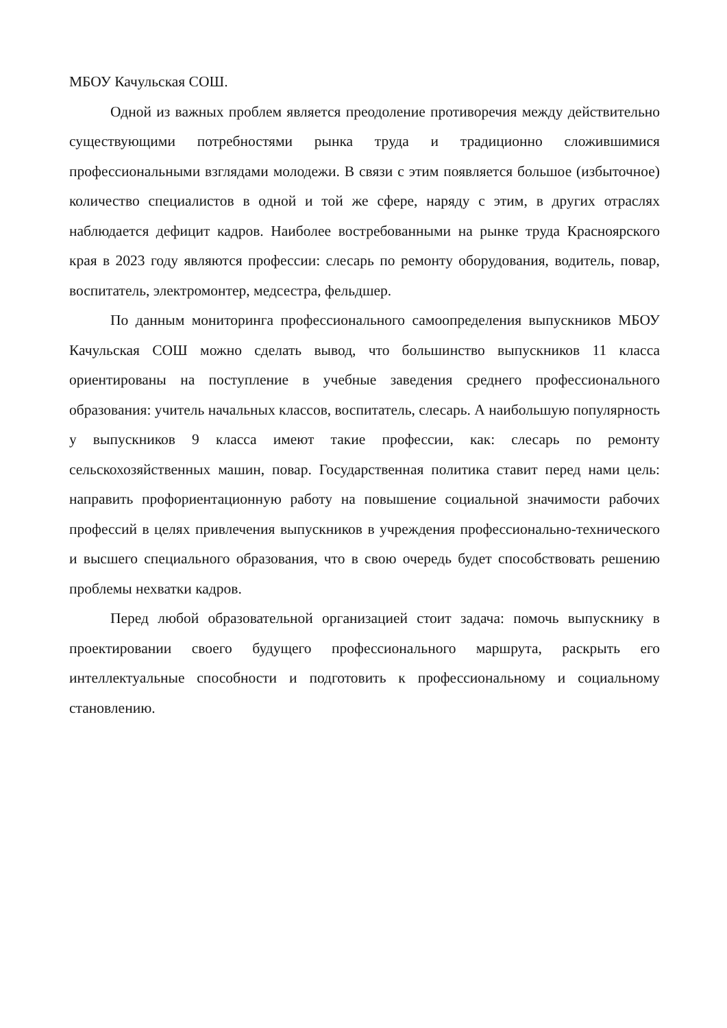МБОУ Качульская СОШ.
Одной из важных проблем является преодоление противоречия между действительно существующими потребностями рынка труда и традиционно сложившимися профессиональными взглядами молодежи. В связи с этим появляется большое (избыточное) количество специалистов в одной и той же сфере, наряду с этим, в других отраслях наблюдается дефицит кадров. Наиболее востребованными на рынке труда Красноярского края в 2023 году являются профессии: слесарь по ремонту оборудования, водитель, повар, воспитатель, электромонтер, медсестра, фельдшер.
По данным мониторинга профессионального самоопределения выпускников МБОУ Качульская СОШ можно сделать вывод, что большинство выпускников 11 класса ориентированы на поступление в учебные заведения среднего профессионального образования: учитель начальных классов, воспитатель, слесарь. А наибольшую популярность у выпускников 9 класса имеют такие профессии, как: слесарь по ремонту сельскохозяйственных машин, повар. Государственная политика ставит перед нами цель: направить профориентационную работу на повышение социальной значимости рабочих профессий в целях привлечения выпускников в учреждения профессионально-технического и высшего специального образования, что в свою очередь будет способствовать решению проблемы нехватки кадров.
Перед любой образовательной организацией стоит задача: помочь выпускнику в проектировании своего будущего профессионального маршрута, раскрыть его интеллектуальные способности и подготовить к профессиональному и социальному становлению.